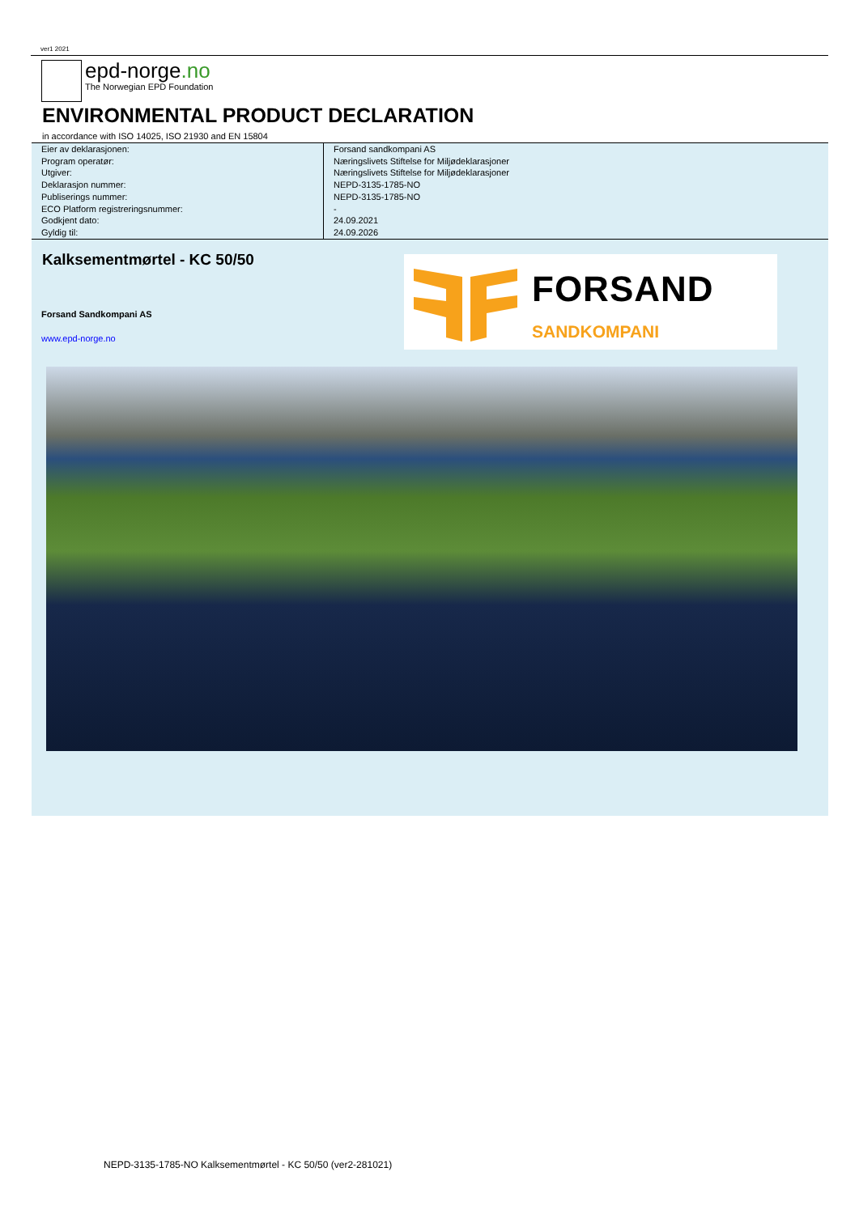ver1 2021
epd-norge.no
The Norwegian EPD Foundation
ENVIRONMENTAL PRODUCT DECLARATION
in accordance with ISO 14025, ISO 21930 and EN 15804
| Eier av deklarasjonen: | Forsand sandkompani AS |
| Program operatør: | Næringslivets Stiftelse for Miljødeklarasjoner |
| Utgiver: | Næringslivets Stiftelse for Miljødeklarasjoner |
| Deklarasjon nummer: | NEPD-3135-1785-NO |
| Publiserings nummer: | NEPD-3135-1785-NO |
| ECO Platform registreringsnummer: | - |
| Godkjent dato: | 24.09.2021 |
| Gyldig til: | 24.09.2026 |
Kalksementmørtel - KC 50/50
Forsand Sandkompani AS
www.epd-norge.no
FORSAND
SANDKOMPANI
NEPD-3135-1785-NO Kalksementmørtel - KC 50/50 (ver2-281021)